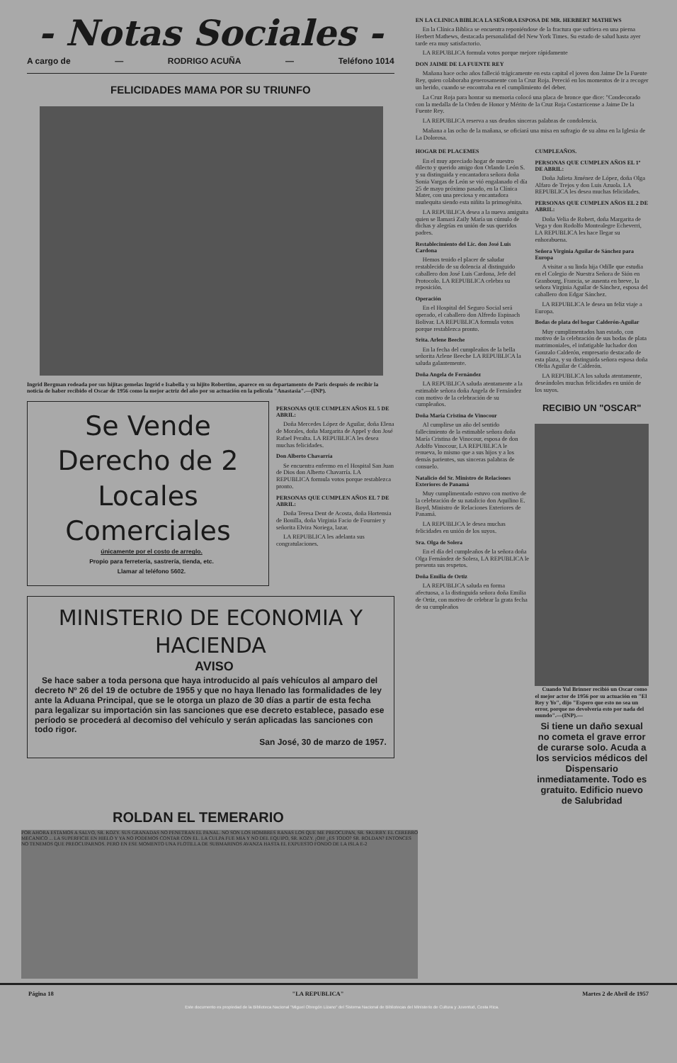- Notas Sociales -
A cargo de — RODRIGO ACUÑA — Teléfono 1014
FELICIDADES MAMA POR SU TRIUNFO
Ingrid Bergman rodeada por sus hijitas gemelas Ingrid e Isabella y su hijito Robertino, aparece en su departamento de Paris después de recibir la noticia de haber recibido el Oscar de 1956 como la mejor actriz del año por su actuación en la película "Anastasia".—(INP).
Se Vende Derecho de 2 Locales Comerciales
únicamente por el costo de arreglo.
Propio para ferretería, sastrería, tienda, etc.
Llamar al teléfono 5602.
PERSONAS QUE CUMPLEN AÑOS EL 5 DE ABRIL:
Doña Mercedes López de Aguilar, doña Elena de Morales, doña Margarita de Appel y don José Rafael Peralta. LA REPUBLICA les desea muchas felicidades.
Don Alberto Chavarría
Se encuentra enfermo en el Hospital San Juan de Dios don Alberto Chavarría. LA REPUBLICA formula votos porque restablezca pronto.
PERSONAS QUE CUMPLEN AÑOS EL 7 DE ABRIL:
Doña Teresa Dent de Acosta, doña Hortensia de Bonilla, doña Virginia Facio de Fournier y señorita Elvira Noriega, lazar.
LA REPUBLICA les adelanta sus congratulaciones.
MINISTERIO DE ECONOMIA Y HACIENDA
AVISO
Se hace saber a toda persona que haya introducido al país vehículos al amparo del decreto Nº 26 del 19 de octubre de 1955 y que no haya llenado las formalidades de ley ante la Aduana Principal, que se le otorga un plazo de 30 días a partir de esta fecha para legalizar su importación sin las sanciones que ese decreto establece, pasado ese período se procederá al decomiso del vehículo y serán aplicadas las sanciones con todo rigor.
San José, 30 de marzo de 1957.
EN LA CLINICA BIBLICA LA SEÑORA ESPOSA DE MR. HERBERT MATHEWS
En la Clínica Bíblica se encuentra reponiéndose de la fractura que sufriera en una pierna Herbert Mathews, destacada personalidad del New York Times. Su estado de salud hasta ayer tarde era muy satisfactorio.
LA REPUBLICA formula votos porque mejore rápidamente
DON JAIME DE LA FUENTE REY
Mañana hace ocho años falleció trágicamente en esta capital el joven don Jaime De la Fuente Rey, quien colaboraba generosamente con la Cruz Roja. Pereció en los momentos de ir a recoger un herido, cuando se encontraba en el cumplimiento del deber.
La Cruz Roja para honrar su memoria colocó una placa de bronce que dice: "Condecorado con la medalla de la Orden de Honor y Mérito de la Cruz Roja Costarricense a Jaime De la Fuente Rey.
LA REPUBLICA reserva a sus deudos sinceras palabras de condolencia.
Mañana a las ocho de la mañana, se oficiará una misa en sufragio de su alma en la Iglesia de La Dolorosa.
HOGAR DE PLACEMES
En el muy apreciado hogar de nuestro dilecto y querido amigo don Orlando León S. y su distinguida y encantadora señora doña Sonia Vargas de León se vió engalanado el día 25 de mayo próximo pasado, en la Clínica Mater, con una preciosa y encantadora muñequita siendo esta niñita la primogénita.
LA REPUBLICA desea a la nueva amiguita quien se llamará Zaily María un cúmulo de dichas y alegrías en unión de sus queridos padres.
Restablecimiento del Lic. don José Luis Cardona
Hemos tenido el placer de saludar restablecido de su dolencia al distinguido caballero don José Luis Cardona, Jefe del Protocolo. LA REPUBLICA celebra su reposición.
Operación
En el Hospital del Seguro Social será operado, el caballero don Alfredo Espinach Bolivar. LA REPUBLICA formula votos porque restablezca pronto.
Srita. Arlene Beeche
En la fecha del cumpleaños de la bella señorita Arlene Beeche LA REPUBLICA la saluda galantemente.
Doña Angela de Fernández
LA REPUBLICA saluda atentamente a la estimable señora doña Angela de Fernández con motivo de la celebración de su cumpleaños.
Doña María Cristina de Vinocour
Al cumplirse un año del sentido fallecimiento de la estimable señora doña María Cristina de Vinocour, esposa de don Adolfo Vinocour, LA REPUBLICA le renueva, lo mismo que a sus hijos y a los demás parientes, sus sinceras palabras de consuelo.
Natalicio del Sr. Ministro de Relaciones Exteriores de Panamá
Muy cumplimentado estuvo con motivo de la celebración de su natalicio don Aquilino E. Boyd, Ministro de Relaciones Exteriores de Panamá.
LA REPUBLICA le desea muchas felicidades en unión de los suyos.
Sra. Olga de Solera
En el día del cumpleaños de la señora doña Olga Fernández de Solera, LA REPUBLICA le presenta sus respetos.
Doña Emilia de Ortiz
LA REPUBLICA saluda en forma afectuosa, a la distinguida señora doña Emilia de Ortiz, con motivo de celebrar la grata fecha de su cumpleaños
CUMPLEAÑOS.
PERSONAS QUE CUMPLEN AÑOS EL 1º DE ABRIL:
Doña Julieta Jiménez de López, doña Olga Alfaro de Trejos y don Luis Azuola. LA REPUBLICA les desea muchas felicidades.
PERSONAS QUE CUMPLEN AÑOS EL 2 DE ABRIL:
Doña Velia de Robert, doña Margarita de Vega y don Rodolfo Montealegre Echeverri, LA REPUBLICA les hace llegar su enhorabuena.
Señora Virginia Aguilar de Sánchez para Europa
A visitar a su linda hija Odille que estudia en el Colegio de Nuestra Señora de Sión en Granbourg, Francia, se ausenta en breve, la señora Virginia Aguilar de Sánchez, esposa del caballero don Edgar Sánchez.
LA REPUBLICA le desea un feliz viaje a Europa.
Bodas de plata del hogar Calderón-Aguilar
Muy cumplimentados han estado, con motivo de la celebración de sus bodas de plata matrimoniales, el infatigable luchador don Gonzalo Calderón, empresario destacado de esta plaza, y su distinguida señora esposa doña Ofelia Aguilar de Calderón.
LA REPUBLICA los saluda atentamente, deseándoles muchas felicidades en unión de los suyos.
RECIBIO UN "OSCAR"
Cuando Yul Brinner recibió un Oscar como el mejor actor de 1956 por su actuación en "El Rey y Yo", dijo "Espero que esto no sea un error, porque no devolvería esto por nada del mundo".—(INP).—
Si tiene un daño sexual no cometa el grave error de curarse solo. Acuda a los servicios médicos del Dispensario inmediatamente. Todo es gratuito. Edificio nuevo de Salubridad
ROLDAN EL TEMERARIO
POR AHORA ESTAMOS A SALVO, SR. KOZY. SUS GRANADAS NO PENETRAN EL PANAL. NO SON LOS HOMBRES RANAS LOS QUE ME PREOCUPAN, SR. SKURBY. EL CEREBRO MECANICO ... LA SUPERFICIE EN HIELO Y YA NO PODEMOS CONTAR CON EL. LA CULPA FUE MIA Y NO DEL EQUIPO, SR. KOZY. ¡OH! ¿ES TODO? SR. ROLDAN? ENTONCES NO TENEMOS QUE PREOCUPARNOS. PERO EN ESE MOMENTO UNA FLOTILLA DE SUBMARINOS AVANZA HASTA EL EXPUESTO FONDO DE LA ISLA E-2
Página 18 "LA REPUBLICA" Martes 2 de Abril de 1957
Este documento es propiedad de la Biblioteca Nacional "Miguel Obregón Lizano" del Sistema Nacional de Bibliotecas del Ministerio de Cultura y Juventud, Costa Rica.